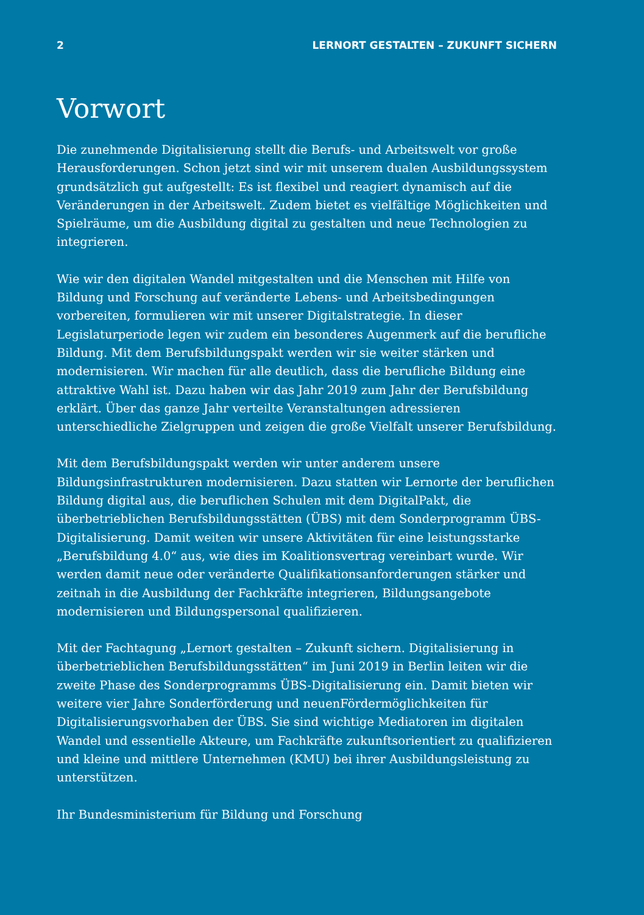2 LERNORT GESTALTEN – ZUKUNFT SICHERN
Vorwort
Die zunehmende Digitalisierung stellt die Berufs- und Arbeitswelt vor große Herausforderungen. Schon jetzt sind wir mit unserem dualen Ausbildungssystem grundsätzlich gut aufgestellt: Es ist flexibel und reagiert dynamisch auf die Veränderungen in der Arbeitswelt. Zudem bietet es vielfältige Möglichkeiten und Spielräume, um die Ausbildung digital zu gestalten und neue Technologien zu integrieren.
Wie wir den digitalen Wandel mitgestalten und die Menschen mit Hilfe von Bildung und Forschung auf veränderte Lebens- und Arbeitsbedingungen vorbereiten, formulieren wir mit unserer Digitalstrategie. In dieser Legislaturperiode legen wir zudem ein besonderes Augenmerk auf die berufliche Bildung. Mit dem Berufsbildungspakt werden wir sie weiter stärken und modernisieren. Wir machen für alle deutlich, dass die berufliche Bildung eine attraktive Wahl ist. Dazu haben wir das Jahr 2019 zum Jahr der Berufsbildung erklärt. Über das ganze Jahr verteilte Veranstaltungen adressieren unterschiedliche Zielgruppen und zeigen die große Vielfalt unserer Berufsbildung.
Mit dem Berufsbildungspakt werden wir unter anderem unsere Bildungsinfrastrukturen modernisieren. Dazu statten wir Lernorte der beruflichen Bildung digital aus, die beruflichen Schulen mit dem DigitalPakt, die überbetrieblichen Berufsbildungsstätten (ÜBS) mit dem Sonderprogramm ÜBS-Digitalisierung. Damit weiten wir unsere Aktivitäten für eine leistungsstarke „Berufsbildung 4.0“ aus, wie dies im Koalitionsvertrag vereinbart wurde. Wir werden damit neue oder veränderte Qualifikationsanforderungen stärker und zeitnah in die Ausbildung der Fachkräfte integrieren, Bildungsangebote modernisieren und Bildungspersonal qualifizieren.
Mit der Fachtagung „Lernort gestalten – Zukunft sichern. Digitalisierung in überbetrieblichen Berufsbildungsstätten“ im Juni 2019 in Berlin leiten wir die zweite Phase des Sonderprogramms ÜBS-Digitalisierung ein. Damit bieten wir weitere vier Jahre Sonderförderung und neuenFördermöglichkeiten für Digitalisierungsvorhaben der ÜBS. Sie sind wichtige Mediatoren im digitalen Wandel und essentielle Akteure, um Fachkräfte zukunftsorientiert zu qualifizieren und kleine und mittlere Unternehmen (KMU) bei ihrer Ausbildungsleistung zu unterstützen.
Ihr Bundesministerium für Bildung und Forschung